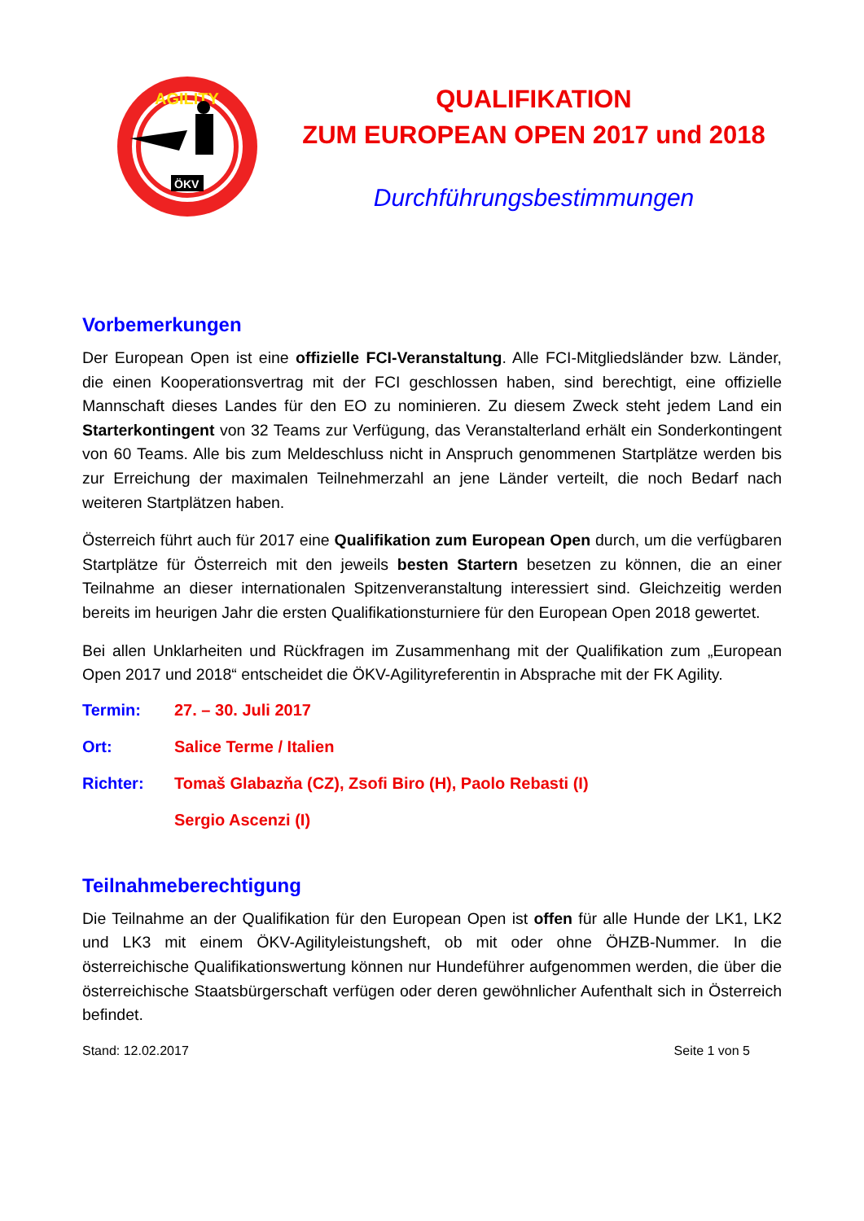AGILITY
ÖKV
QUALIFIKATION
ZUM EUROPEAN OPEN 2017 und 2018
Durchführungsbestimmungen
Vorbemerkungen
Der European Open ist eine offizielle FCI-Veranstaltung. Alle FCI-Mitgliedsländer bzw. Länder, die einen Kooperationsvertrag mit der FCI geschlossen haben, sind berechtigt, eine offizielle Mannschaft dieses Landes für den EO zu nominieren. Zu diesem Zweck steht jedem Land ein Starterkontingent von 32 Teams zur Verfügung, das Veranstalterland erhält ein Sonderkontingent von 60 Teams. Alle bis zum Meldeschluss nicht in Anspruch genommenen Startplätze werden bis zur Erreichung der maximalen Teilnehmerzahl an jene Länder verteilt, die noch Bedarf nach weiteren Startplätzen haben.
Österreich führt auch für 2017 eine Qualifikation zum European Open durch, um die verfügbaren Startplätze für Österreich mit den jeweils besten Startern besetzen zu können, die an einer Teilnahme an dieser internationalen Spitzenveranstaltung interessiert sind. Gleichzeitig werden bereits im heurigen Jahr die ersten Qualifikationsturniere für den European Open 2018 gewertet.
Bei allen Unklarheiten und Rückfragen im Zusammenhang mit der Qualifikation zum „European Open 2017 und 2018“ entscheidet die ÖKV-Agilityreferentin in Absprache mit der FK Agility.
Termin: 27. – 30. Juli 2017
Ort: Salice Terme / Italien
Richter: Tomaš Glabazňa (CZ), Zsofi Biro (H), Paolo Rebasti (I)
Sergio Ascenzi (I)
Teilnahmeberechtigung
Die Teilnahme an der Qualifikation für den European Open ist offen für alle Hunde der LK1, LK2 und LK3 mit einem ÖKV-Agilityleistungsheft, ob mit oder ohne ÖHZB-Nummer. In die österreichische Qualifikationswertung können nur Hundeführer aufgenommen werden, die über die österreichische Staatsbürgerschaft verfügen oder deren gewöhnlicher Aufenthalt sich in Österreich befindet.
Stand: 12.02.2017 Seite 1 von 5